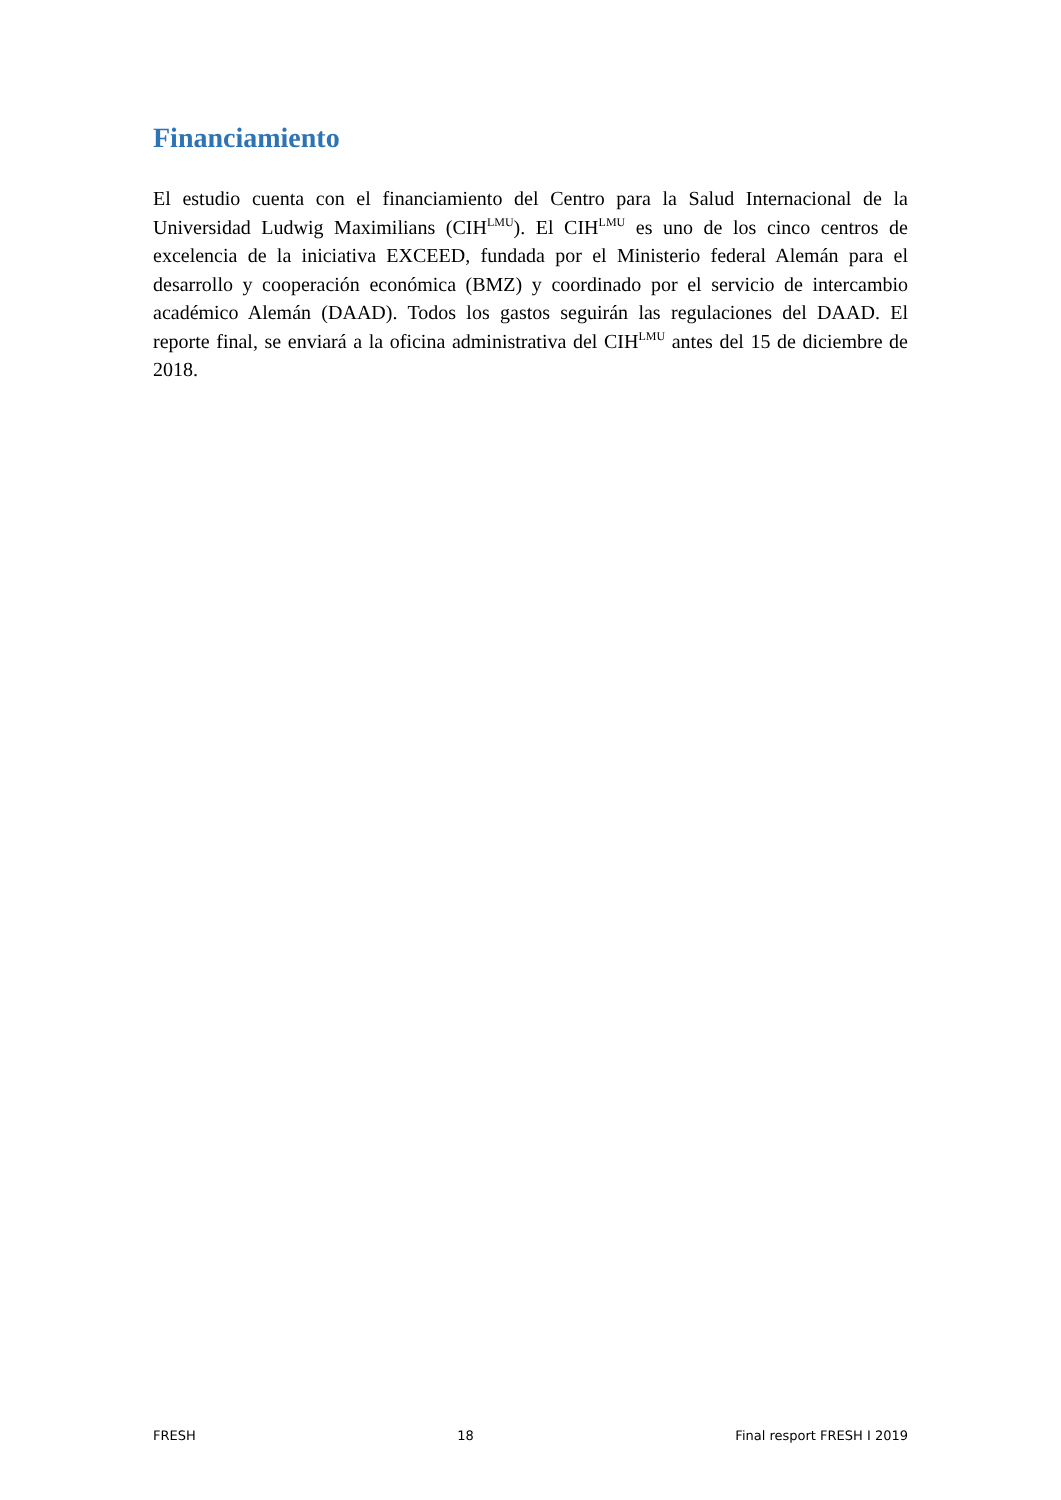Financiamiento
El estudio cuenta con el financiamiento del Centro para la Salud Internacional de la Universidad Ludwig Maximilians (CIH<sup>LMU</sup>). El CIH<sup>LMU</sup> es uno de los cinco centros de excelencia de la iniciativa EXCEED, fundada por el Ministerio federal Alemán para el desarrollo y cooperación económica (BMZ) y coordinado por el servicio de intercambio académico Alemán (DAAD). Todos los gastos seguirán las regulaciones del DAAD. El reporte final, se enviará a la oficina administrativa del CIH<sup>LMU</sup> antes del 15 de diciembre de 2018.
FRESH 18 Final resport FRESH I 2019